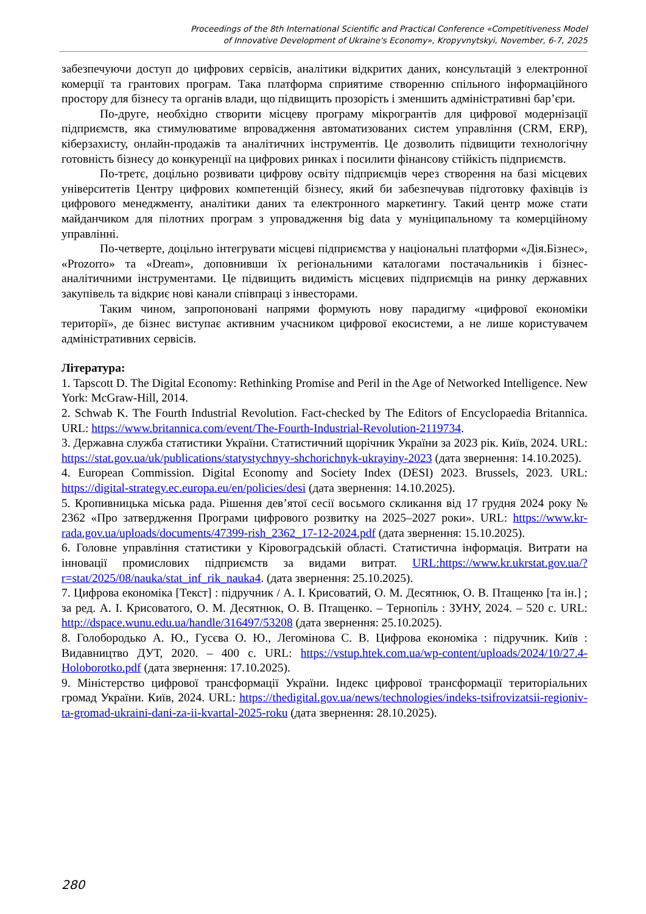Proceedings of the 8th International Scientific and Practical Conference «Competitiveness Model
of Innovative Development of Ukraine's Economy», Kropyvnytskyi, November, 6-7, 2025
забезпечуючи доступ до цифрових сервісів, аналітики відкритих даних, консультацій з електронної комерції та грантових програм. Така платформа сприятиме створенню спільного інформаційного простору для бізнесу та органів влади, що підвищить прозорість і зменшить адміністративні бар’єри.
По-друге, необхідно створити місцеву програму мікрогрантів для цифрової модернізації підприємств, яка стимулюватиме впровадження автоматизованих систем управління (CRM, ERP), кіберзахисту, онлайн-продажів та аналітичних інструментів. Це дозволить підвищити технологічну готовність бізнесу до конкуренції на цифрових ринках і посилити фінансову стійкість підприємств.
По-третє, доцільно розвивати цифрову освіту підприємців через створення на базі місцевих університетів Центру цифрових компетенцій бізнесу, який би забезпечував підготовку фахівців із цифрового менеджменту, аналітики даних та електронного маркетингу. Такий центр може стати майданчиком для пілотних програм з упровадження big data у муніципальному та комерційному управлінні.
По-четверте, доцільно інтегрувати місцеві підприємства у національні платформи «Дія.Бізнес», «Prozorro» та «Dream», доповнивши їх регіональними каталогами постачальників і бізнес-аналітичними інструментами. Це підвищить видимість місцевих підприємців на ринку державних закупівель та відкриє нові канали співпраці з інвесторами.
Таким чином, запропоновані напрями формують нову парадигму «цифрової економіки території», де бізнес виступає активним учасником цифрової екосистеми, а не лише користувачем адміністративних сервісів.
Література:
1. Tapscott D. The Digital Economy: Rethinking Promise and Peril in the Age of Networked Intelligence. New York: McGraw-Hill, 2014.
2. Schwab K. The Fourth Industrial Revolution. Fact-checked by The Editors of Encyclopaedia Britannica. URL: https://www.britannica.com/event/The-Fourth-Industrial-Revolution-2119734.
3. Державна служба статистики України. Статистичний щорічник України за 2023 рік. Київ, 2024. URL: https://stat.gov.ua/uk/publications/statystychnyy-shchorichnyk-ukrayiny-2023 (дата звернення: 14.10.2025).
4. European Commission. Digital Economy and Society Index (DESI) 2023. Brussels, 2023. URL: https://digital-strategy.ec.europa.eu/en/policies/desi (дата звернення: 14.10.2025).
5. Кропивницька міська рада. Рішення дев’ятої сесії восьмого скликання від 17 грудня 2024 року № 2362 «Про затвердження Програми цифрового розвитку на 2025–2027 роки». URL: https://www.kr-rada.gov.ua/uploads/documents/47399-rish_2362_17-12-2024.pdf (дата звернення: 15.10.2025).
6. Головне управління статистики у Кіровоградській області. Статистична інформація. Витрати на інновації промислових підприємств за видами витрат. URL:https://www.kr.ukrstat.gov.ua/?r=stat/2025/08/nauka/stat_inf_rik_nauka4. (дата звернення: 25.10.2025).
7. Цифрова економіка [Текст] : підручник / А. І. Крисоватий, О. М. Десятнюк, О. В. Птащенко [та ін.] ; за ред. А. І. Крисоватого, О. М. Десятнюк, О. В. Птащенко. – Тернопіль : ЗУНУ, 2024. – 520 с. URL: http://dspace.wunu.edu.ua/handle/316497/53208 (дата звернення: 25.10.2025).
8. Голобородько А. Ю., Гусєва О. Ю., Легомінова С. В. Цифрова економіка : підручник. Київ : Видавництво ДУТ, 2020. – 400 с. URL: https://vstup.htek.com.ua/wp-content/uploads/2024/10/27.4-Holoborotko.pdf (дата звернення: 17.10.2025).
9. Міністерство цифрової трансформації України. Індекс цифрової трансформації територіальних громад України. Київ, 2024. URL: https://thedigital.gov.ua/news/technologies/indeks-tsifrovizatsii-regioniv-ta-gromad-ukraini-dani-za-ii-kvartal-2025-roku (дата звернення: 28.10.2025).
280